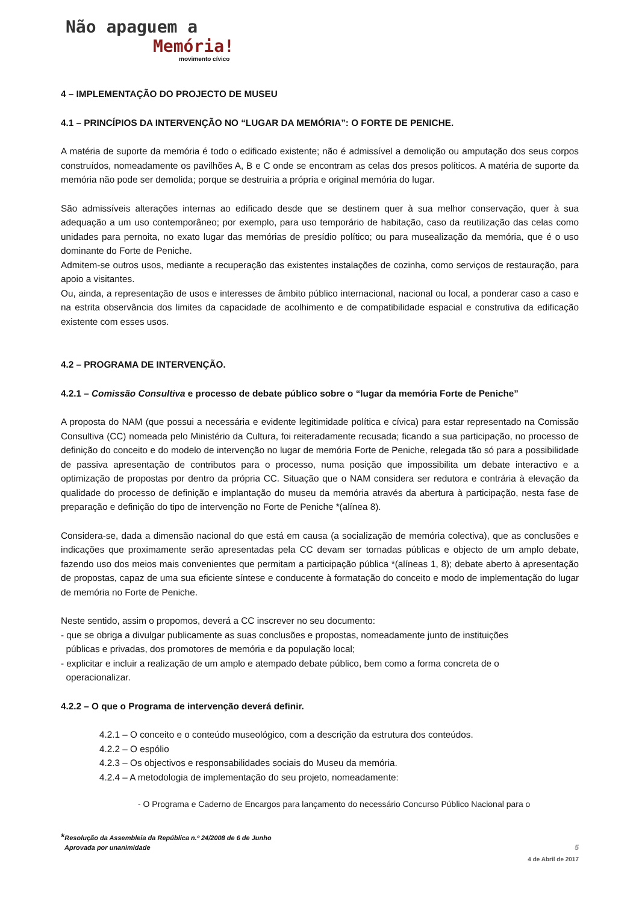Não apaguem a
Memória!
movimento cívico
4 – IMPLEMENTAÇÃO DO PROJECTO DE MUSEU
4.1 – PRINCÍPIOS DA INTERVENÇÃO NO “LUGAR DA MEMÓRIA”: O FORTE DE PENICHE.
A matéria de suporte da memória é todo o edificado existente; não é admissível a demolição ou amputação dos seus corpos construídos, nomeadamente os pavilhões A, B e C onde se encontram as celas dos presos políticos. A matéria de suporte da memória não pode ser demolida; porque se destruiria a própria e original memória do lugar.
São admissíveis alterações internas ao edificado desde que se destinem quer à sua melhor conservação, quer à sua adequação a um uso contemporâneo; por exemplo, para uso temporário de habitação, caso da reutilização das celas como unidades para pernoita, no exato lugar das memórias de presídio político; ou para musealização da memória, que é o uso dominante do Forte de Peniche.
Admitem-se outros usos, mediante a recuperação das existentes instalações de cozinha, como serviços de restauração, para apoio a visitantes.
Ou, ainda, a representação de usos e interesses de âmbito público internacional, nacional ou local, a ponderar caso a caso e na estrita observância dos limites da capacidade de acolhimento e de compatibilidade espacial e construtiva da edificação existente com esses usos.
4.2 – PROGRAMA DE INTERVENÇÃO.
4.2.1 – Comissão Consultiva e processo de debate público sobre o “lugar da memória Forte de Peniche”
A proposta do NAM (que possui a necessária e evidente legitimidade política e cívica) para estar representado na Comissão Consultiva (CC) nomeada pelo Ministério da Cultura, foi reiteradamente recusada; ficando a sua participação, no processo de definição do conceito e do modelo de intervenção no lugar de memória Forte de Peniche, relegada tão só para a possibilidade de passiva apresentação de contributos para o processo, numa posição que impossibilita um debate interactivo e a optimização de propostas por dentro da própria CC. Situação que o NAM considera ser redutora e contrária à elevação da qualidade do processo de definição e implantação do museu da memória através da abertura à participação, nesta fase de preparação e definição do tipo de intervenção no Forte de Peniche *(alínea 8).
Considera-se, dada a dimensão nacional do que está em causa (a socialização de memória colectiva), que as conclusões e indicações que proximamente serão apresentadas pela CC devam ser tornadas públicas e objecto de um amplo debate, fazendo uso dos meios mais convenientes que permitam a participação pública *(alíneas 1, 8); debate aberto à apresentação de propostas, capaz de uma sua eficiente síntese e conducente à formatação do conceito e modo de implementação do lugar de memória no Forte de Peniche.
Neste sentido, assim o propomos, deverá a CC inscrever no seu documento:
- que se obriga a divulgar publicamente as suas conclusões e propostas, nomeadamente junto de instituições
públicas e privadas, dos promotores de memória e da população local;
- explicitar e incluir a realização de um amplo e atempado debate público, bem como a forma concreta de o
operacionalizar.
4.2.2 – O que o Programa de intervenção deverá definir.
4.2.1 – O conceito e o conteúdo museológico, com a descrição da estrutura dos conteúdos.
4.2.2 – O espólio
4.2.3 – Os objectivos e responsabilidades sociais do Museu da memória.
4.2.4 – A metodologia de implementação do seu projeto, nomeadamente:
- O Programa e Caderno de Encargos para lançamento do necessário Concurso Público Nacional para o
*Resolução da Assembleia da República n.º 24/2008 de 6 de Junho
Aprovada por unanimidade 5
4 de Abril de 2017